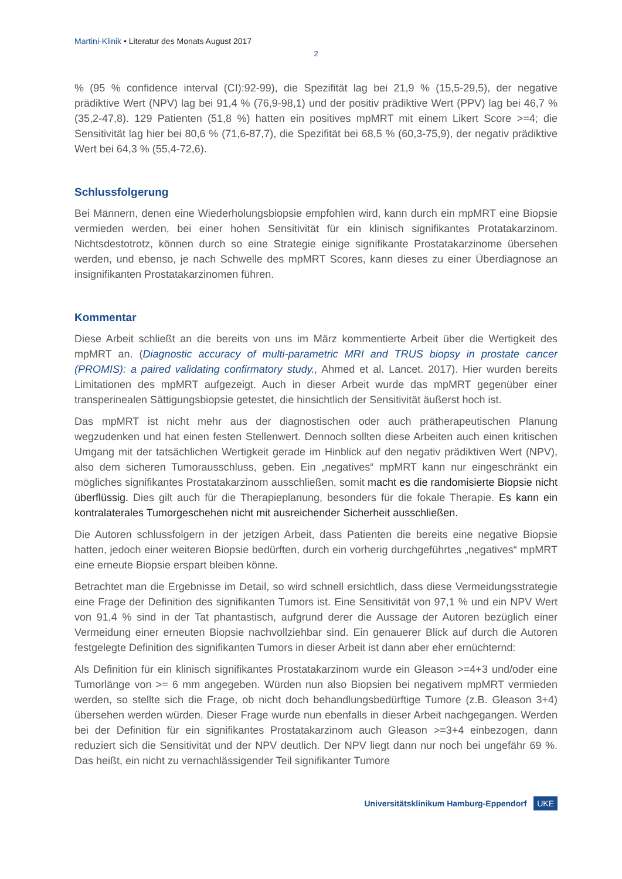Martini-Klinik • Literatur des Monats August 2017
2
% (95 % confidence interval (CI):92-99), die Spezifität lag bei 21,9 % (15,5-29,5), der negative prädiktive Wert (NPV) lag bei 91,4 % (76,9-98,1) und der positiv prädiktive Wert (PPV) lag bei 46,7 % (35,2-47,8). 129 Patienten (51,8 %) hatten ein positives mpMRT mit einem Likert Score >=4; die Sensitivität lag hier bei 80,6 % (71,6-87,7), die Spezifität bei 68,5 % (60,3-75,9), der negativ prädiktive Wert bei 64,3 % (55,4-72,6).
Schlussfolgerung
Bei Männern, denen eine Wiederholungsbiopsie empfohlen wird, kann durch ein mpMRT eine Biopsie vermieden werden, bei einer hohen Sensitivität für ein klinisch signifikantes Protatakarzinom. Nichtsdestotrotz, können durch so eine Strategie einige signifikante Prostatakarzinome übersehen werden, und ebenso, je nach Schwelle des mpMRT Scores, kann dieses zu einer Überdiagnose an insignifikanten Prostatakarzinomen führen.
Kommentar
Diese Arbeit schließt an die bereits von uns im März kommentierte Arbeit über die Wertigkeit des mpMRT an. (Diagnostic accuracy of multi-parametric MRI and TRUS biopsy in prostate cancer (PROMIS): a paired validating confirmatory study., Ahmed et al. Lancet. 2017). Hier wurden bereits Limitationen des mpMRT aufgezeigt. Auch in dieser Arbeit wurde das mpMRT gegenüber einer transperinealen Sättigungsbiopsie getestet, die hinsichtlich der Sensitivität äußerst hoch ist.
Das mpMRT ist nicht mehr aus der diagnostischen oder auch prätherapeutischen Planung wegzudenken und hat einen festen Stellenwert. Dennoch sollten diese Arbeiten auch einen kritischen Umgang mit der tatsächlichen Wertigkeit gerade im Hinblick auf den negativ prädiktiven Wert (NPV), also dem sicheren Tumorausschluss, geben. Ein „negatives“ mpMRT kann nur eingeschränkt ein mögliches signifikantes Prostatakarzinom ausschließen, somit macht es die randomisierte Biopsie nicht überflüssig. Dies gilt auch für die Therapieplanung, besonders für die fokale Therapie. Es kann ein kontralaterales Tumorgeschehen nicht mit ausreichender Sicherheit ausschließen.
Die Autoren schlussfolgern in der jetzigen Arbeit, dass Patienten die bereits eine negative Biopsie hatten, jedoch einer weiteren Biopsie bedürften, durch ein vorherig durchgeführtes „negatives“ mpMRT eine erneute Biopsie erspart bleiben könne.
Betrachtet man die Ergebnisse im Detail, so wird schnell ersichtlich, dass diese Vermeidungsstrategie eine Frage der Definition des signifikanten Tumors ist. Eine Sensitivität von 97,1 % und ein NPV Wert von 91,4 % sind in der Tat phantastisch, aufgrund derer die Aussage der Autoren bezüglich einer Vermeidung einer erneuten Biopsie nachvollziehbar sind. Ein genauerer Blick auf durch die Autoren festgelegte Definition des signifikanten Tumors in dieser Arbeit ist dann aber eher ernüchternd:
Als Definition für ein klinisch signifikantes Prostatakarzinom wurde ein Gleason >=4+3 und/oder eine Tumorlänge von >= 6 mm angegeben. Würden nun also Biopsien bei negativem mpMRT vermieden werden, so stellte sich die Frage, ob nicht doch behandlungsbedürftige Tumore (z.B. Gleason 3+4) übersehen werden würden. Dieser Frage wurde nun ebenfalls in dieser Arbeit nachgegangen. Werden bei der Definition für ein signifikantes Prostatakarzinom auch Gleason >=3+4 einbezogen, dann reduziert sich die Sensitivität und der NPV deutlich. Der NPV liegt dann nur noch bei ungefähr 69 %. Das heißt, ein nicht zu vernachlässigender Teil signifikanter Tumore
Universitätsklinikum Hamburg-Eppendorf UKE